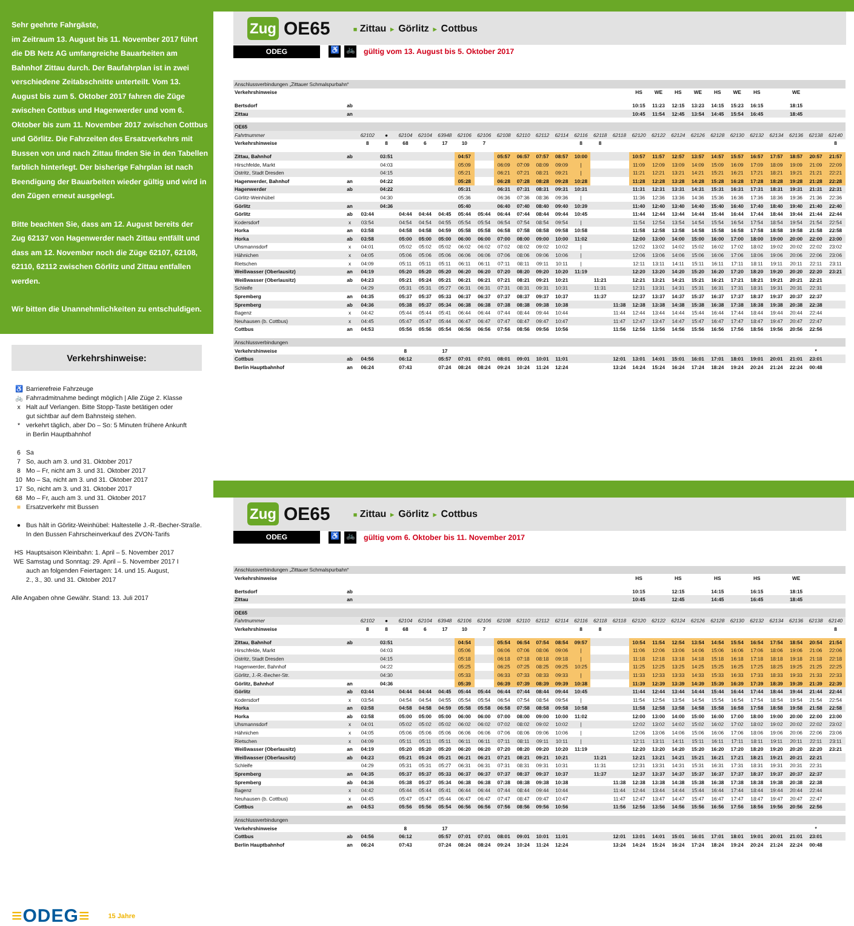Sehr geehrte Fahrgäste,
im Zeitraum 13. August bis 11. November 2017 führt die DB Netz AG umfangreiche Bauarbeiten am Bahnhof Zittau durch. Der Baufahrplan ist in zwei verschiedene Zeitabschnitte unterteilt. Vom 13. August bis zum 5. Oktober 2017 fahren die Züge zwischen Cottbus und Hagenwerder und vom 6. Oktober bis zum 11. November 2017 zwischen Cottbus und Görlitz. Die Fahrzeiten des Ersatzverkehrs mit Bussen von und nach Zittau finden Sie in den Tabellen farblich hinterlegt. Der bisherige Fahrplan ist nach Beendigung der Bauarbeiten wieder gültig und wird in den Zügen erneut ausgelegt.
Bitte beachten Sie, dass am 12. August bereits der Zug 62137 von Hagenwerder nach Zittau entfällt und dass am 12. November noch die Züge 62107, 62108, 62110, 62112 zwischen Görlitz und Zittau entfallen werden.
Wir bitten die Unannehmlichkeiten zu entschuldigen.
Verkehrshinweise:
♿ Barrierefreie Fahrzeuge
🚲 Fahrradmitnahme bedingt möglich | Alle Züge 2. Klasse
x Halt auf Verlangen. Bitte Stopp-Taste betätigen oder
gut sichtbar auf dem Bahnsteig stehen.
* verkehrt täglich, aber Do – So: 5 Minuten frühere Ankunft
in Berlin Hauptbahnhof
6 Sa
7 So, auch am 3. und 31. Oktober 2017
8 Mo – Fr, nicht am 3. und 31. Oktober 2017
10 Mo – Sa, nicht am 3. und 31. Oktober 2017
17 So, nicht am 3. und 31. Oktober 2017
68 Mo – Fr, auch am 3. und 31. Oktober 2017
■ Ersatzverkehr mit Bussen
● Bus hält in Görlitz-Weinhübel: Haltestelle J.-R.-Becher-Straße.
In den Bussen Fahrscheinverkauf des ZVON-Tarifs
HS Hauptsaison Kleinbahn: 1. April – 5. November 2017
WE Samstag und Sonntag: 29. April – 5. November 2017 I
auch an folgenden Feiertagen: 14. und 15. August,
2., 3., 30. und 31. Oktober 2017
Alle Angaben ohne Gewähr. Stand: 13. Juli 2017
≡ODEG≡ 15 Jahre
Zug OE65 ■ Zittau ► Görlitz ► Cottbus
ODEG ♿ 🚲 gültig vom 13. August bis 5. Oktober 2017
| Anschlussverbindungen „Zittauer Schmalspurbahn“ | | | | | | | | | | | | | | | | | | | | | | | | | | |
| Verkehrshinweise | | | | | | | | | | | | | | | | HS | WE | HS | WE | HS | WE | HS | | WE | | |
| Bertsdorf | ab | | | | | | | | | | | | | | | 10:15 | 11:23 | 12:15 | 13:23 | 14:15 | 15:23 | 16:15 | | 18:15 | | |
| Zittau | an | | | | | | | | | | | | | | | 10:45 | 11:54 | 12:45 | 13:54 | 14:45 | 15:54 | 16:45 | | 18:45 | | |
| OE65 | | | | | | | | | | | | | | | | | | | | | | | | | | |
| Fahrtnummer | | 62102 | ● | 62104 | 62104 | 63948 | 62106 | 62106 | 62108 | 62110 | 62112 | 62114 | 62116 | 62118 | 62118 | 62120 | 62122 | 62124 | 62126 | 62128 | 62130 | 62132 | 62134 | 62136 | 62138 | 62140 |
| Verkehrshinweise | | 8 | 8 | 68 | 6 | 17 | 10 | 7 | | | | | 8 | 8 | | | | | | | | | | | | 8 |
| Zittau, Bahnhof | ab | | 03:51 | | | | 04:57 | | 05:57 | 06:57 | 07:57 | 08:57 | 10:00 | | | 10:57 | 11:57 | 12:57 | 13:57 | 14:57 | 15:57 | 16:57 | 17:57 | 18:57 | 20:57 | 21:57 |
| Hirschfelde, Markt | | | 04:03 | | | | 05:09 | | 06:09 | 07:09 | 08:09 | 09:09 | / | | | 11:09 | 12:09 | 13:09 | 14:09 | 15:09 | 16:09 | 17:09 | 18:09 | 19:09 | 21:09 | 22:09 |
| Ostritz, Stadt Dresden | | | 04:15 | | | | 05:21 | | 06:21 | 07:21 | 08:21 | 09:21 | / | | | 11:21 | 12:21 | 13:21 | 14:21 | 15:21 | 16:21 | 17:21 | 18:21 | 19:21 | 21:21 | 22:21 |
| Hagenwerder, Bahnhof | an | | 04:22 | | | | 05:28 | | 06:28 | 07:28 | 08:28 | 09:28 | 10:28 | | | 11:28 | 12:28 | 13:28 | 14:28 | 15:28 | 16:28 | 17:28 | 18:28 | 19:28 | 21:28 | 22:28 |
| Hagenwerder | ab | | 04:22 | | | | 05:31 | | 06:31 | 07:31 | 08:31 | 09:31 | 10:31 | | | 11:31 | 12:31 | 13:31 | 14:31 | 15:31 | 16:31 | 17:31 | 18:31 | 19:31 | 21:31 | 22:31 |
| Görlitz-Weinhübel | | | 04:30 | | | | 05:36 | | 06:36 | 07:36 | 08:36 | 09:36 | / | | | 11:36 | 12:36 | 13:36 | 14:36 | 15:36 | 16:36 | 17:36 | 18:36 | 19:36 | 21:36 | 22:36 |
| Görlitz | an | | 04:36 | | | | 05:40 | | 06:40 | 07:40 | 08:40 | 09:40 | 10:39 | | | 11:40 | 12:40 | 13:40 | 14:40 | 15:40 | 16:40 | 17:40 | 18:40 | 19:40 | 21:40 | 22:40 |
| Görlitz | ab | 03:44 | | 04:44 | 04:44 | 04:45 | 05:44 | 05:44 | 06:44 | 07:44 | 08:44 | 09:44 | 10:45 | | | 11:44 | 12:44 | 13:44 | 14:44 | 15:44 | 16:44 | 17:44 | 18:44 | 19:44 | 21:44 | 22:44 |
| Kodersdorf | x | 03:54 | | 04:54 | 04:54 | 04:55 | 05:54 | 05:54 | 06:54 | 07:54 | 08:54 | 09:54 | / | | | 11:54 | 12:54 | 13:54 | 14:54 | 15:54 | 16:54 | 17:54 | 18:54 | 19:54 | 21:54 | 22:54 |
| Horka | an | 03:58 | | 04:58 | 04:58 | 04:59 | 05:58 | 05:58 | 06:58 | 07:58 | 08:58 | 09:58 | 10:58 | | | 11:58 | 12:58 | 13:58 | 14:58 | 15:58 | 16:58 | 17:58 | 18:58 | 19:58 | 21:58 | 22:58 |
| Horka | ab | 03:58 | | 05:00 | 05:00 | 05:00 | 06:00 | 06:00 | 07:00 | 08:00 | 09:00 | 10:00 | 11:02 | | | 12:00 | 13:00 | 14:00 | 15:00 | 16:00 | 17:00 | 18:00 | 19:00 | 20:00 | 22:00 | 23:00 |
| Uhsmannsdorf | x | 04:01 | | 05:02 | 05:02 | 05:02 | 06:02 | 06:02 | 07:02 | 08:02 | 09:02 | 10:02 | / | | | 12:02 | 13:02 | 14:02 | 15:02 | 16:02 | 17:02 | 18:02 | 19:02 | 20:02 | 22:02 | 23:02 |
| Hähnichen | x | 04:05 | | 05:06 | 05:06 | 05:06 | 06:06 | 06:06 | 07:06 | 08:06 | 09:06 | 10:06 | / | | | 12:06 | 13:06 | 14:06 | 15:06 | 16:06 | 17:06 | 18:06 | 19:06 | 20:06 | 22:06 | 23:06 |
| Rietschen | x | 04:09 | | 05:11 | 05:11 | 05:11 | 06:11 | 06:11 | 07:11 | 08:11 | 09:11 | 10:11 | / | | | 12:11 | 13:11 | 14:11 | 15:11 | 16:11 | 17:11 | 18:11 | 19:11 | 20:11 | 22:11 | 23:11 |
| Weißwasser (Oberlausitz) | an | 04:19 | | 05:20 | 05:20 | 05:20 | 06:20 | 06:20 | 07:20 | 08:20 | 09:20 | 10:20 | 11:19 | | | 12:20 | 13:20 | 14:20 | 15:20 | 16:20 | 17:20 | 18:20 | 19:20 | 20:20 | 22:20 | 23:21 |
| Weißwasser (Oberlausitz) | ab | 04:23 | | 05:21 | 05:24 | 05:21 | 06:21 | 06:21 | 07:21 | 08:21 | 09:21 | 10:21 | | 11:21 | | 12:21 | 13:21 | 14:21 | 15:21 | 16:21 | 17:21 | 18:21 | 19:21 | 20:21 | 22:21 | |
| Schleife | | 04:29 | | 05:31 | 05:31 | 05:27 | 06:31 | 06:31 | 07:31 | 08:31 | 09:31 | 10:31 | | 11:31 | | 12:31 | 13:31 | 14:31 | 15:31 | 16:31 | 17:31 | 18:31 | 19:31 | 20:31 | 22:31 | |
| Spremberg | an | 04:35 | | 05:37 | 05:37 | 05:33 | 06:37 | 06:37 | 07:37 | 08:37 | 09:37 | 10:37 | | 11:37 | | 12:37 | 13:37 | 14:37 | 15:37 | 16:37 | 17:37 | 18:37 | 19:37 | 20:37 | 22:37 | |
| Spremberg | ab | 04:36 | | 05:38 | 05:37 | 05:34 | 06:38 | 06:38 | 07:38 | 08:38 | 09:38 | 10:38 | | | 11:38 | 12:38 | 13:38 | 14:38 | 15:38 | 16:38 | 17:38 | 18:38 | 19:38 | 20:38 | 22:38 | |
| Bagenz | x | 04:42 | | 05:44 | 05:44 | 05:41 | 06:44 | 06:44 | 07:44 | 08:44 | 09:44 | 10:44 | | | 11:44 | 12:44 | 13:44 | 14:44 | 15:44 | 16:44 | 17:44 | 18:44 | 19:44 | 20:44 | 22:44 | |
| Neuhausen (b. Cottbus) | x | 04:45 | | 05:47 | 05:47 | 05:44 | 06:47 | 06:47 | 07:47 | 08:47 | 09:47 | 10:47 | | | 11:47 | 12:47 | 13:47 | 14:47 | 15:47 | 16:47 | 17:47 | 18:47 | 19:47 | 20:47 | 22:47 | |
| Cottbus | an | 04:53 | | 05:56 | 05:56 | 05:54 | 06:56 | 06:56 | 07:56 | 08:56 | 09:56 | 10:56 | | | 11:56 | 12:56 | 13:56 | 14:56 | 15:56 | 16:56 | 17:56 | 18:56 | 19:56 | 20:56 | 22:56 | |
| Anschlussverbindungen | | | | | | | | | | | | | | | | | | | | | | | | | | |
| Verkehrshinweise | | | | 8 | | 17 | | | | | | | | | | | | | | | | | | | * | |
| Cottbus | ab | 04:56 | | 06:12 | | 05:57 | 07:01 | 07:01 | 08:01 | 09:01 | 10:01 | 11:01 | | | 12:01 | 13:01 | 14:01 | 15:01 | 16:01 | 17:01 | 18:01 | 19:01 | 20:01 | 21:01 | 23:01 | |
| Berlin Hauptbahnhof | an | 06:24 | | 07:43 | | 07:24 | 08:24 | 08:24 | 09:24 | 10:24 | 11:24 | 12:24 | | | 13:24 | 14:24 | 15:24 | 16:24 | 17:24 | 18:24 | 19:24 | 20:24 | 21:24 | 22:24 | 00:48 | |
Zug OE65 ■ Zittau ► Görlitz ► Cottbus
ODEG ♿ 🚲 gültig vom 6. Oktober bis 11. November 2017
| Anschlussverbindungen „Zittauer Schmalspurbahn“ | | | | | | | | | | | | | | | | | | | | | | | | | | |
| Verkehrshinweise | | | | | | | | | | | | | | | | HS | | HS | | HS | | HS | | WE | | |
| Bertsdorf | ab | | | | | | | | | | | | | | | 10:15 | | 12:15 | | 14:15 | | 16:15 | | 18:15 | | |
| Zittau | an | | | | | | | | | | | | | | | 10:45 | | 12:45 | | 14:45 | | 16:45 | | 18:45 | | |
| OE65 | | | | | | | | | | | | | | | | | | | | | | | | | | |
| Fahrtnummer | | 62102 | ● | 62104 | 62104 | 63948 | 62106 | 62106 | 62108 | 62110 | 62112 | 62114 | 62116 | 62118 | 62118 | 62120 | 62122 | 62124 | 62126 | 62128 | 62130 | 62132 | 62134 | 62136 | 62138 | 62140 |
| Verkehrshinweise | | 8 | 8 | 68 | 6 | 17 | 10 | 7 | | | | | 8 | 8 | | | | | | | | | | | | 8 |
| Zittau, Bahnhof | ab | | 03:51 | | | | 04:54 | | 05:54 | 06:54 | 07:54 | 08:54 | 09:57 | | | 10:54 | 11:54 | 12:54 | 13:54 | 14:54 | 15:54 | 16:54 | 17:54 | 18:54 | 20:54 | 21:54 |
| Hirschfelde, Markt | | | 04:03 | | | | 05:06 | | 06:06 | 07:06 | 08:06 | 09:06 | / | | | 11:06 | 12:06 | 13:06 | 14:06 | 15:06 | 16:06 | 17:06 | 18:06 | 19:06 | 21:06 | 22:06 |
| Ostritz, Stadt Dresden | | | 04:15 | | | | 05:18 | | 06:18 | 07:18 | 08:18 | 09:18 | / | | | 11:18 | 12:18 | 13:18 | 14:18 | 15:18 | 16:18 | 17:18 | 18:18 | 19:18 | 21:18 | 22:18 |
| Hagenwerder, Bahnhof | | | 04:22 | | | | 05:25 | | 06:25 | 07:25 | 08:25 | 09:25 | 10:25 | | | 11:25 | 12:25 | 13:25 | 14:25 | 15:25 | 16:25 | 17:25 | 18:25 | 19:25 | 21:25 | 22:25 |
| Görlitz, J.-R.-Becher-Str. | | | 04:30 | | | | 05:33 | | 06:33 | 07:33 | 08:33 | 09:33 | / | | | 11:33 | 12:33 | 13:33 | 14:33 | 15:33 | 16:33 | 17:33 | 18:33 | 19:33 | 21:33 | 22:33 |
| Görlitz, Bahnhof | an | | 04:36 | | | | 05:39 | | 06:39 | 07:39 | 08:39 | 09:39 | 10:38 | | | 11:39 | 12:39 | 13:39 | 14:39 | 15:39 | 16:39 | 17:39 | 18:39 | 19:39 | 21:39 | 22:39 |
| Görlitz | ab | 03:44 | | 04:44 | 04:44 | 04:45 | 05:44 | 05:44 | 06:44 | 07:44 | 08:44 | 09:44 | 10:45 | | | 11:44 | 12:44 | 13:44 | 14:44 | 15:44 | 16:44 | 17:44 | 18:44 | 19:44 | 21:44 | 22:44 |
| Kodersdorf | x | 03:54 | | 04:54 | 04:54 | 04:55 | 05:54 | 05:54 | 06:54 | 07:54 | 08:54 | 09:54 | / | | | 11:54 | 12:54 | 13:54 | 14:54 | 15:54 | 16:54 | 17:54 | 18:54 | 19:54 | 21:54 | 22:54 |
| Horka | an | 03:58 | | 04:58 | 04:58 | 04:59 | 05:58 | 05:58 | 06:58 | 07:58 | 08:58 | 09:58 | 10:58 | | | 11:58 | 12:58 | 13:58 | 14:58 | 15:58 | 16:58 | 17:58 | 18:58 | 19:58 | 21:58 | 22:58 |
| Horka | ab | 03:58 | | 05:00 | 05:00 | 05:00 | 06:00 | 06:00 | 07:00 | 08:00 | 09:00 | 10:00 | 11:02 | | | 12:00 | 13:00 | 14:00 | 15:00 | 16:00 | 17:00 | 18:00 | 19:00 | 20:00 | 22:00 | 23:00 |
| Uhsmannsdorf | x | 04:01 | | 05:02 | 05:02 | 05:02 | 06:02 | 06:02 | 07:02 | 08:02 | 09:02 | 10:02 | / | | | 12:02 | 13:02 | 14:02 | 15:02 | 16:02 | 17:02 | 18:02 | 19:02 | 20:02 | 22:02 | 23:02 |
| Hähnichen | x | 04:05 | | 05:06 | 05:06 | 05:06 | 06:06 | 06:06 | 07:06 | 08:06 | 09:06 | 10:06 | / | | | 12:06 | 13:06 | 14:06 | 15:06 | 16:06 | 17:06 | 18:06 | 19:06 | 20:06 | 22:06 | 23:06 |
| Rietschen | x | 04:09 | | 05:11 | 05:11 | 05:11 | 06:11 | 06:11 | 07:11 | 08:11 | 09:11 | 10:11 | / | | | 12:11 | 13:11 | 14:11 | 15:11 | 16:11 | 17:11 | 18:11 | 19:11 | 20:11 | 22:11 | 23:11 |
| Weißwasser (Oberlausitz) | an | 04:19 | | 05:20 | 05:20 | 05:20 | 06:20 | 06:20 | 07:20 | 08:20 | 09:20 | 10:20 | 11:19 | | | 12:20 | 13:20 | 14:20 | 15:20 | 16:20 | 17:20 | 18:20 | 19:20 | 20:20 | 22:20 | 23:21 |
| Weißwasser (Oberlausitz) | ab | 04:23 | | 05:21 | 05:24 | 05:21 | 06:21 | 06:21 | 07:21 | 08:21 | 09:21 | 10:21 | | 11:21 | | 12:21 | 13:21 | 14:21 | 15:21 | 16:21 | 17:21 | 18:21 | 19:21 | 20:21 | 22:21 | |
| Schleife | | 04:29 | | 05:31 | 05:31 | 05:27 | 06:31 | 06:31 | 07:31 | 08:31 | 09:31 | 10:31 | | 11:31 | | 12:31 | 13:31 | 14:31 | 15:31 | 16:31 | 17:31 | 18:31 | 19:31 | 20:31 | 22:31 | |
| Spremberg | an | 04:35 | | 05:37 | 05:37 | 05:33 | 06:37 | 06:37 | 07:37 | 08:37 | 09:37 | 10:37 | | 11:37 | | 12:37 | 13:37 | 14:37 | 15:37 | 16:37 | 17:37 | 18:37 | 19:37 | 20:37 | 22:37 | |
| Spremberg | ab | 04:36 | | 05:38 | 05:37 | 05:34 | 06:38 | 06:38 | 07:38 | 08:38 | 09:38 | 10:38 | | | 11:38 | 12:38 | 13:38 | 14:38 | 15:38 | 16:38 | 17:38 | 18:38 | 19:38 | 20:38 | 22:38 | |
| Bagenz | x | 04:42 | | 05:44 | 05:44 | 05:41 | 06:44 | 06:44 | 07:44 | 08:44 | 09:44 | 10:44 | | | 11:44 | 12:44 | 13:44 | 14:44 | 15:44 | 16:44 | 17:44 | 18:44 | 19:44 | 20:44 | 22:44 | |
| Neuhausen (b. Cottbus) | x | 04:45 | | 05:47 | 05:47 | 05:44 | 06:47 | 06:47 | 07:47 | 08:47 | 09:47 | 10:47 | | | 11:47 | 12:47 | 13:47 | 14:47 | 15:47 | 16:47 | 17:47 | 18:47 | 19:47 | 20:47 | 22:47 | |
| Cottbus | an | 04:53 | | 05:56 | 05:56 | 05:54 | 06:56 | 06:56 | 07:56 | 08:56 | 09:56 | 10:56 | | | 11:56 | 12:56 | 13:56 | 14:56 | 15:56 | 16:56 | 17:56 | 18:56 | 19:56 | 20:56 | 22:56 | |
| Anschlussverbindungen | | | | | | | | | | | | | | | | | | | | | | | | | | |
| Verkehrshinweise | | | | 8 | | 17 | | | | | | | | | | | | | | | | | | | * | |
| Cottbus | ab | 04:56 | | 06:12 | | 05:57 | 07:01 | 07:01 | 08:01 | 09:01 | 10:01 | 11:01 | | | 12:01 | 13:01 | 14:01 | 15:01 | 16:01 | 17:01 | 18:01 | 19:01 | 20:01 | 21:01 | 23:01 | |
| Berlin Hauptbahnhof | an | 06:24 | | 07:43 | | 07:24 | 08:24 | 08:24 | 09:24 | 10:24 | 11:24 | 12:24 | | | 13:24 | 14:24 | 15:24 | 16:24 | 17:24 | 18:24 | 19:24 | 20:24 | 21:24 | 22:24 | 00:48 | |